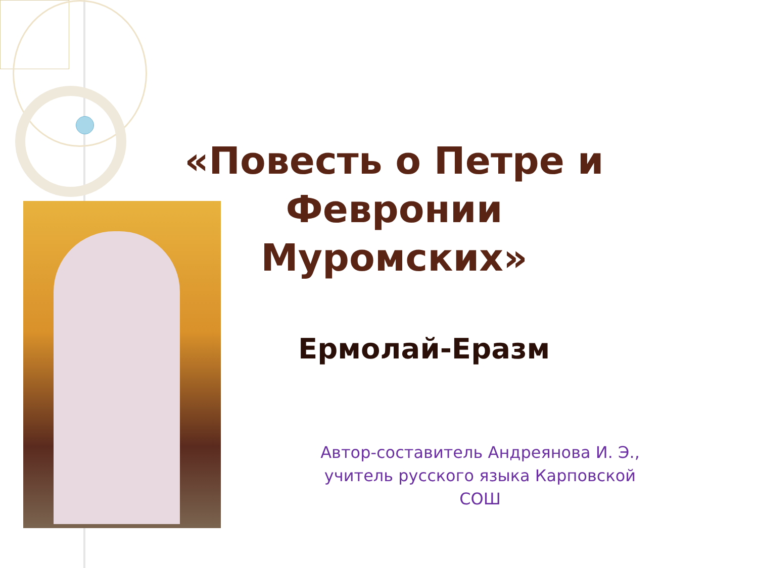«Повесть о Петре и Февронии Муромских»
Ермолай-Еразм
Автор-составитель Андреянова И. Э.,
учитель русского языка Карповской СОШ